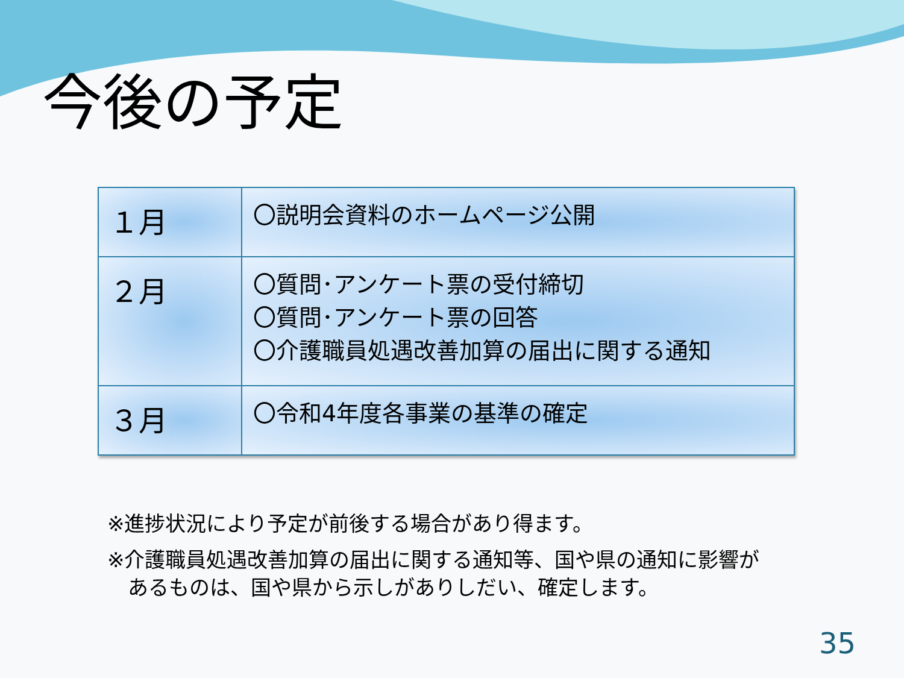今後の予定
| １月 | 〇説明会資料のホームページ公開 |
| ２月 | 〇質問･アンケート票の受付締切 〇質問･アンケート票の回答 〇介護職員処遇改善加算の届出に関する通知 |
| ３月 | 〇令和4年度各事業の基準の確定 |
※進捗状況により予定が前後する場合があり得ます。
※介護職員処遇改善加算の届出に関する通知等、国や県の通知に影響が
　あるものは、国や県から示しがありしだい、確定します。
35